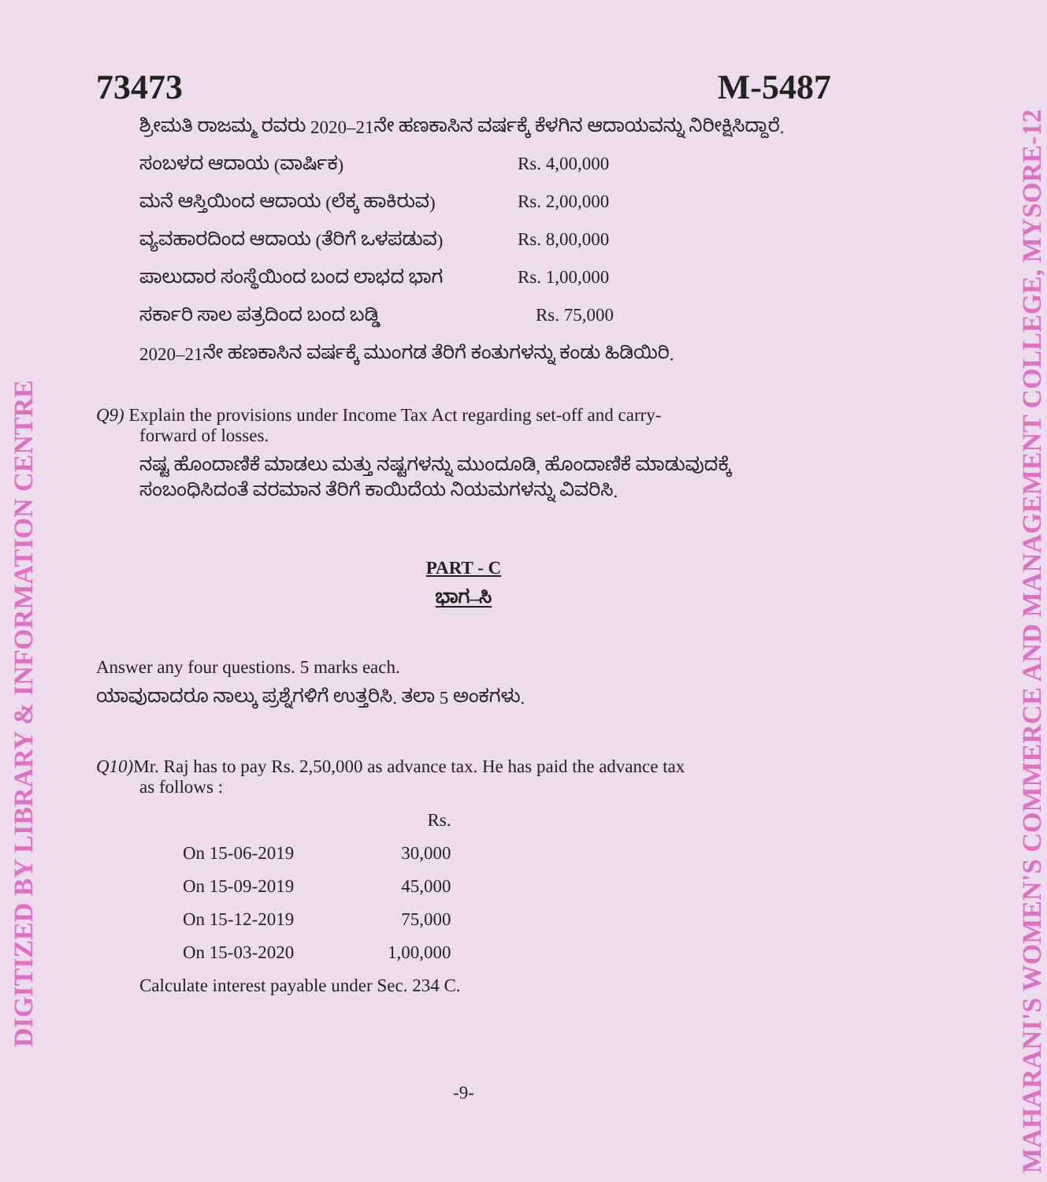DIGITIZED BY LIBRARY & INFORMATION CENTRE
MAHARANI'S WOMEN'S COMMERCE AND MANAGEMENT COLLEGE, MYSORE-12
73473 M-5487
ಶ್ರೀಮತಿ ರಾಜಮ್ಮ ರವರು 2020–21ನೇ ಹಣಕಾಸಿನ ವರ್ಷಕ್ಕೆ ಕೆಳಗಿನ ಆದಾಯವನ್ನು ನಿರೀಕ್ಷಿಸಿದ್ದಾರೆ.
| ಸಂಬಳದ ಆದಾಯ (ವಾರ್ಷಿಕ) | Rs. 4,00,000 |
| ಮನೆ ಆಸ್ತಿಯಿಂದ ಆದಾಯ (ಲೆಕ್ಕ ಹಾಕಿರುವ) | Rs. 2,00,000 |
| ವ್ಯವಹಾರದಿಂದ ಆದಾಯ (ತೆರಿಗೆ ಒಳಪಡುವ) | Rs. 8,00,000 |
| ಪಾಲುದಾರ ಸಂಸ್ಥೆಯಿಂದ ಬಂದ ಲಾಭದ ಭಾಗ | Rs. 1,00,000 |
| ಸರ್ಕಾರಿ ಸಾಲ ಪತ್ರದಿಂದ ಬಂದ ಬಡ್ಡಿ | Rs. 75,000 |
2020–21ನೇ ಹಣಕಾಸಿನ ವರ್ಷಕ್ಕೆ ಮುಂಗಡ ತೆರಿಗೆ ಕಂತುಗಳನ್ನು ಕಂಡು ಹಿಡಿಯಿರಿ.
Q9) Explain the provisions under Income Tax Act regarding set-off and carry-
forward of losses.
ನಷ್ಟ ಹೊಂದಾಣಿಕೆ ಮಾಡಲು ಮತ್ತು ನಷ್ಟಗಳನ್ನು ಮುಂದೂಡಿ, ಹೊಂದಾಣಿಕೆ ಮಾಡುವುದಕ್ಕೆ ಸಂಬಂಧಿಸಿದಂತೆ ವರಮಾನ ತೆರಿಗೆ ಕಾಯಿದೆಯ ನಿಯಮಗಳನ್ನು ವಿವರಿಸಿ.
PART - C
ಭಾಗ–ಸಿ
Answer any four questions. 5 marks each.
ಯಾವುದಾದರೂ ನಾಲ್ಕು ಪ್ರಶ್ನೆಗಳಿಗೆ ಉತ್ತರಿಸಿ. ತಲಾ 5 ಅಂಕಗಳು.
Q10) Mr. Raj has to pay Rs. 2,50,000 as advance tax. He has paid the advance tax
as follows :
| | Rs. |
| On 15-06-2019 | 30,000 |
| On 15-09-2019 | 45,000 |
| On 15-12-2019 | 75,000 |
| On 15-03-2020 | 1,00,000 |
Calculate interest payable under Sec. 234 C.
-9-